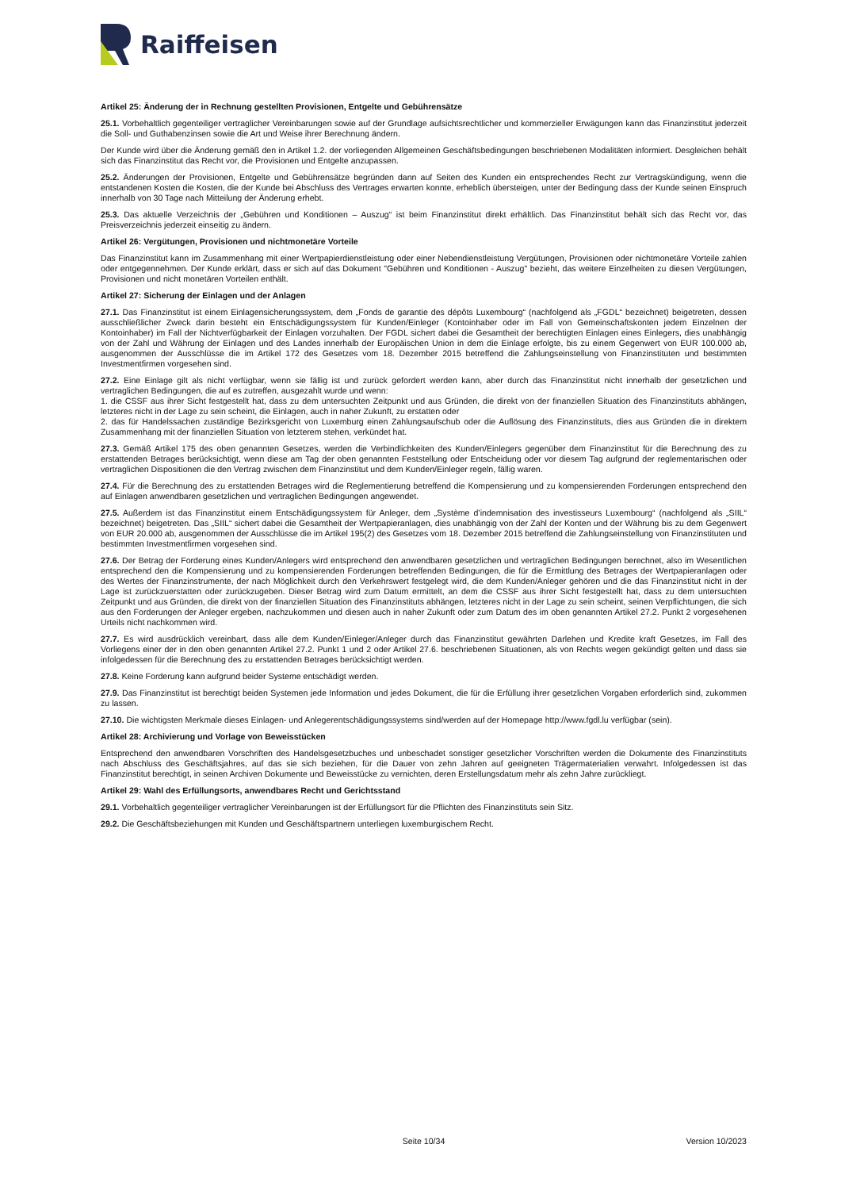Raiffeisen
Artikel 25: Änderung der in Rechnung gestellten Provisionen, Entgelte und Gebührensätze
25.1. Vorbehaltlich gegenteiliger vertraglicher Vereinbarungen sowie auf der Grundlage aufsichtsrechtlicher und kommerzieller Erwägungen kann das Finanzinstitut jederzeit die Soll- und Guthabenzinsen sowie die Art und Weise ihrer Berechnung ändern.
Der Kunde wird über die Änderung gemäß den in Artikel 1.2. der vorliegenden Allgemeinen Geschäftsbedingungen beschriebenen Modalitäten informiert. Desgleichen behält sich das Finanzinstitut das Recht vor, die Provisionen und Entgelte anzupassen.
25.2. Änderungen der Provisionen, Entgelte und Gebührensätze begründen dann auf Seiten des Kunden ein entsprechendes Recht zur Vertragskündigung, wenn die entstandenen Kosten die Kosten, die der Kunde bei Abschluss des Vertrages erwarten konnte, erheblich übersteigen, unter der Bedingung dass der Kunde seinen Einspruch innerhalb von 30 Tage nach Mitteilung der Änderung erhebt.
25.3. Das aktuelle Verzeichnis der „Gebühren und Konditionen – Auszug“ ist beim Finanzinstitut direkt erhältlich. Das Finanzinstitut behält sich das Recht vor, das Preisverzeichnis jederzeit einseitig zu ändern.
Artikel 26: Vergütungen, Provisionen und nichtmonetäre Vorteile
Das Finanzinstitut kann im Zusammenhang mit einer Wertpapierdienstleistung oder einer Nebendienstleistung Vergütungen, Provisionen oder nichtmonetäre Vorteile zahlen oder entgegennehmen. Der Kunde erklärt, dass er sich auf das Dokument "Gebühren und Konditionen - Auszug" bezieht, das weitere Einzelheiten zu diesen Vergütungen, Provisionen und nicht monetären Vorteilen enthält.
Artikel 27: Sicherung der Einlagen und der Anlagen
27.1. Das Finanzinstitut ist einem Einlagensicherungssystem, dem „Fonds de garantie des dépôts Luxembourg“ (nachfolgend als „FGDL“ bezeichnet) beigetreten, dessen ausschließlicher Zweck darin besteht ein Entschädigungssystem für Kunden/Einleger (Kontoinhaber oder im Fall von Gemeinschaftskonten jedem Einzelnen der Kontoinhaber) im Fall der Nichtverfügbarkeit der Einlagen vorzuhalten. Der FGDL sichert dabei die Gesamtheit der berechtigten Einlagen eines Einlegers, dies unabhängig von der Zahl und Währung der Einlagen und des Landes innerhalb der Europäischen Union in dem die Einlage erfolgte, bis zu einem Gegenwert von EUR 100.000 ab, ausgenommen der Ausschlüsse die im Artikel 172 des Gesetzes vom 18. Dezember 2015 betreffend die Zahlungseinstellung von Finanzinstituten und bestimmten Investmentfirmen vorgesehen sind.
27.2. Eine Einlage gilt als nicht verfügbar, wenn sie fällig ist und zurück gefordert werden kann, aber durch das Finanzinstitut nicht innerhalb der gesetzlichen und vertraglichen Bedingungen, die auf es zutreffen, ausgezahlt wurde und wenn:
1. die CSSF aus ihrer Sicht festgestellt hat, dass zu dem untersuchten Zeitpunkt und aus Gründen, die direkt von der finanziellen Situation des Finanzinstituts abhängen, letzteres nicht in der Lage zu sein scheint, die Einlagen, auch in naher Zukunft, zu erstatten oder
2. das für Handelssachen zuständige Bezirksgericht von Luxemburg einen Zahlungsaufschub oder die Auflösung des Finanzinstituts, dies aus Gründen die in direktem Zusammenhang mit der finanziellen Situation von letzterem stehen, verkündet hat.
27.3. Gemäß Artikel 175 des oben genannten Gesetzes, werden die Verbindlichkeiten des Kunden/Einlegers gegenüber dem Finanzinstitut für die Berechnung des zu erstattenden Betrages berücksichtigt, wenn diese am Tag der oben genannten Feststellung oder Entscheidung oder vor diesem Tag aufgrund der reglementarischen oder vertraglichen Dispositionen die den Vertrag zwischen dem Finanzinstitut und dem Kunden/Einleger regeln, fällig waren.
27.4. Für die Berechnung des zu erstattenden Betrages wird die Reglementierung betreffend die Kompensierung und zu kompensierenden Forderungen entsprechend den auf Einlagen anwendbaren gesetzlichen und vertraglichen Bedingungen angewendet.
27.5. Außerdem ist das Finanzinstitut einem Entschädigungssystem für Anleger, dem „Système d’indemnisation des investisseurs Luxembourg“ (nachfolgend als „SIIL“ bezeichnet) beigetreten. Das „SIIL“ sichert dabei die Gesamtheit der Wertpapieranlagen, dies unabhängig von der Zahl der Konten und der Währung bis zu dem Gegenwert von EUR 20.000 ab, ausgenommen der Ausschlüsse die im Artikel 195(2) des Gesetzes vom 18. Dezember 2015 betreffend die Zahlungseinstellung von Finanzinstituten und bestimmten Investmentfirmen vorgesehen sind.
27.6. Der Betrag der Forderung eines Kunden/Anlegers wird entsprechend den anwendbaren gesetzlichen und vertraglichen Bedingungen berechnet, also im Wesentlichen entsprechend den die Kompensierung und zu kompensierenden Forderungen betreffenden Bedingungen, die für die Ermittlung des Betrages der Wertpapieranlagen oder des Wertes der Finanzinstrumente, der nach Möglichkeit durch den Verkehrswert festgelegt wird, die dem Kunden/Anleger gehören und die das Finanzinstitut nicht in der Lage ist zurückzuerstatten oder zurückzugeben. Dieser Betrag wird zum Datum ermittelt, an dem die CSSF aus ihrer Sicht festgestellt hat, dass zu dem untersuchten Zeitpunkt und aus Gründen, die direkt von der finanziellen Situation des Finanzinstituts abhängen, letzteres nicht in der Lage zu sein scheint, seinen Verpflichtungen, die sich aus den Forderungen der Anleger ergeben, nachzukommen und diesen auch in naher Zukunft oder zum Datum des im oben genannten Artikel 27.2. Punkt 2 vorgesehenen Urteils nicht nachkommen wird.
27.7. Es wird ausdrücklich vereinbart, dass alle dem Kunden/Einleger/Anleger durch das Finanzinstitut gewährten Darlehen und Kredite kraft Gesetzes, im Fall des Vorliegens einer der in den oben genannten Artikel 27.2. Punkt 1 und 2 oder Artikel 27.6. beschriebenen Situationen, als von Rechts wegen gekündigt gelten und dass sie infolgedessen für die Berechnung des zu erstattenden Betrages berücksichtigt werden.
27.8. Keine Forderung kann aufgrund beider Systeme entschädigt werden.
27.9. Das Finanzinstitut ist berechtigt beiden Systemen jede Information und jedes Dokument, die für die Erfüllung ihrer gesetzlichen Vorgaben erforderlich sind, zukommen zu lassen.
27.10. Die wichtigsten Merkmale dieses Einlagen- und Anlegerentschädigungssystems sind/werden auf der Homepage http://www.fgdl.lu verfügbar (sein).
Artikel 28: Archivierung und Vorlage von Beweisstücken
Entsprechend den anwendbaren Vorschriften des Handelsgesetzbuches und unbeschadet sonstiger gesetzlicher Vorschriften werden die Dokumente des Finanzinstituts nach Abschluss des Geschäftsjahres, auf das sie sich beziehen, für die Dauer von zehn Jahren auf geeigneten Trägermaterialien verwahrt. Infolgedessen ist das Finanzinstitut berechtigt, in seinen Archiven Dokumente und Beweisstücke zu vernichten, deren Erstellungsdatum mehr als zehn Jahre zurückliegt.
Artikel 29: Wahl des Erfüllungsorts, anwendbares Recht und Gerichtsstand
29.1. Vorbehaltlich gegenteiliger vertraglicher Vereinbarungen ist der Erfüllungsort für die Pflichten des Finanzinstituts sein Sitz.
29.2. Die Geschäftsbeziehungen mit Kunden und Geschäftspartnern unterliegen luxemburgischem Recht.
Seite 10/34 Version 10/2023